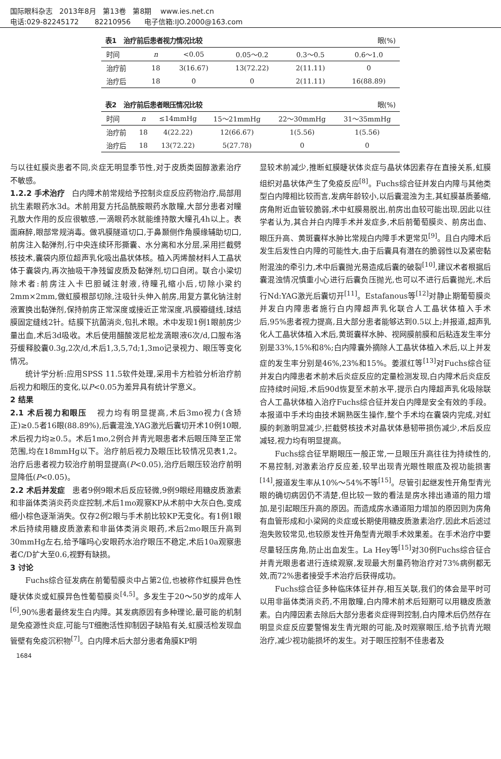国际眼科杂志 2013年8月 第13卷 第8期 www.ies.net.cn
电话:029-82245172 82210956 电子信箱:IJO.2000@163.com
表1 治疗前后患者视力情况比较 眼(%)
| 时间 | n | <0.05 | 0.05～0.2 | 0.3～0.5 | 0.6～1.0 |
| --- | --- | --- | --- | --- | --- |
| 治疗前 | 18 | 3(16.67) | 13(72.22) | 2(11.11) | 0 |
| 治疗后 | 18 | 0 | 0 | 2(11.11) | 16(88.89) |
表2 治疗前后患者眼压情况比较 眼(%)
| 时间 | n | ≤14mmHg | 15～21mmHg | 22～30mmHg | 31～35mmHg |
| --- | --- | --- | --- | --- | --- |
| 治疗前 | 18 | 4(22.22) | 12(66.67) | 1(5.56) | 1(5.56) |
| 治疗后 | 18 | 13(72.22) | 5(27.78) | 0 | 0 |
与以往虹膜炎患者不同,炎症无明显季节性,对于皮质类固醇激素治疗不敏感。
1.2.2 手术治疗 白内障术前常规给予控制炎症反应药物治疗,局部用抗生素眼药水3d。术前用复方托品酰胺眼药水散瞳,大部分患者对瞳孔散大作用的反应很敏感,一滴眼药水就能维持散大瞳孔4h以上。表面麻醉,眼部常规消毒。做巩膜隧道切口,于鼻颞侧作角膜缘辅助切口,前房注入黏弹剂,行中央连续环形撕囊、水分离和水分层,采用拦截劈核技术,囊袋内原位超声乳化吸出晶状体核。植入丙烯酸材料人工晶状体于囊袋内,再次抽吸干净残留皮质及黏弹剂,切口自闭。联合小梁切除术者:前房注入卡巴胆碱注射液,待瞳孔缩小后,切除小梁约2mm×2mm,做虹膜根部切除,注吸针头伸入前房,用复方氯化钠注射液置换出黏弹剂,保持前房正常深度或接近正常深度,巩膜瓣缝线,球结膜固定缝线2针。结膜下抗菌消炎,包扎术眼。术中发现1例1眼前房少量出血,术后3d吸收。术后使用醋酸泼尼松龙滴眼液6次/d,口服布洛芬缓释胶囊0.3g,2次/d,术后1,3,5,7d;1,3mo记录视力、眼压等变化情况。
统计学分析:应用SPSS 11.5软件处理,采用卡方检验分析治疗前后视力和眼压的变化,以P<0.05为差异具有统计学意义。
2 结果
2.1 术后视力和眼压 视力均有明显提高,术后3mo视力(含矫正)≥0.5者16眼(88.89%),后囊混浊,YAG激光后囊切开术10例10眼,术后视力均≥0.5。术后1mo,2例合并青光眼患者术后眼压降至正常范围,均在18mmHg以下。治疗前后视力及眼压比较情况见表1,2。治疗后患者视力较治疗前明显提高(P<0.05),治疗后眼压较治疗前明显降低(P<0.05)。
2.2 术后并发症 患者9例9眼术后反应轻微,9例9眼经用糖皮质激素和非甾体类消炎药炎症控制,术后1mo观察KP从术前中大灰白色,变成细小棕色逐渐消失。仅存2例2眼与手术前比较KP无变化。有1例1眼术后持续用糖皮质激素和非甾体类消炎眼药,术后2mo眼压升高到30mmHg左右,给予噻吗心安眼药水治疗眼压不稳定,术后10a观察患者C/D扩大至0.6,视野有缺损。
3 讨论
Fuchs综合征发病在前葡萄膜炎中占第2位,也被称作虹膜异色性睫状体炎或虹膜异色性葡萄膜炎<sup>[4,5]</sup>。多发生于20～50岁的成年人<sup>[6]</sup>,90%患者最终发生白内障。其发病原因有多种理论,最可能的机制是免疫源性炎症,可能与T细胞活性抑制因子缺陷有关,虹膜活检发现血管壁有免疫沉积物<sup>[7]</sup>。白内障术后大部分患者角膜KP明
显较术前减少,推断虹膜睫状体炎症与晶状体因素存在直接关系,虹膜组织对晶状体产生了免疫反应<sup>[8]</sup>。Fuchs综合征并发白内障与其他类型白内障相比较而言,发病年龄较小,以后囊混浊为主,其虹膜基质萎缩,房角附近血管较脆弱,术中虹膜易脱出,前房出血较可能出现,因此以往学者认为,其合并白内障手术并发症多,术后前葡萄膜炎、前房出血、眼压升高、黄斑囊样水肿比常规白内障手术更常见<sup>[9]</sup>。且白内障术后发生后发性白内障的可能性大,由于后囊具有潜在的脆弱性以及紧密黏附混浊的牵引力,术中后囊抛光易造成后囊的破裂<sup>[10]</sup>,建议术者根据后囊混浊情况慎重小心进行后囊负压抛光,也可以不进行后囊抛光,术后行Nd:YAG激光后囊切开<sup>[11]</sup>。Estafanous等<sup>[12]</sup>对静止期葡萄膜炎并发白内障患者施行白内障超声乳化联合人工晶状体植入手术后,95%患者视力提高,且大部分患者能够达到0.5以上;并报道,超声乳化人工晶状体植入术后,黄斑囊样水肿、视网膜前膜和后粘连发生率分别是33%,15%和8%;白内障囊外摘除人工晶状体植入术后,以上并发症的发生率分别是46%,23%和15%。姜淑红等<sup>[13]</sup>对Fuchs综合征并发白内障患者术前术后炎症反应的定量检测发现,白内障术后炎症反应持续时间短,术后90d恢复至术前水平,提示白内障超声乳化吸除联合人工晶状体植入治疗Fuchs综合征并发白内障是安全有效的手段。本报道中手术均由技术娴熟医生操作,整个手术均在囊袋内完成,对虹膜的刺激明显减少,拦截劈核技术对晶状体悬韧带损伤减少,术后反应减轻,视力均有明显提高。
Fuchs综合征早期眼压一般正常,一旦眼压升高往往为持续性的,不易控制,对激素治疗反应差,较早出现青光眼性眼底及视功能损害<sup>[14]</sup>,报道发生率从10%～54%不等<sup>[15]</sup>。尽管引起继发性开角型青光眼的确切病因仍不清楚,但比较一致的看法是房水排出通道的阻力增加,是引起眼压升高的原因。而造成房水通道阻力增加的原因则为房角有血管形成和小梁网的炎症或长期使用糖皮质激素治疗,因此术后滤过泡失败较常见,也较原发性开角型青光眼手术效果差。在手术治疗中要尽量轻压房角,防止出血发生。La Hey等<sup>[15]</sup>对30例Fuchs综合征合并青光眼患者进行连续观察,发现最大剂量药物治疗对73%病例都无效,而72%患者接受手术治疗后获得成功。
Fuchs综合征多种临床体征并存,相互关联,我们的体会是平时可以用非甾体类消炎药,不用散瞳,白内障术前术后短期可以用糖皮质激素。白内障因素去除后大部分患者炎症得到控制,白内障术后仍然存在明显炎症反应要警惕发生青光眼的可能,及时观察眼压,给予抗青光眼治疗,减少视功能损坏的发生。对于眼压控制不佳患者及
1684